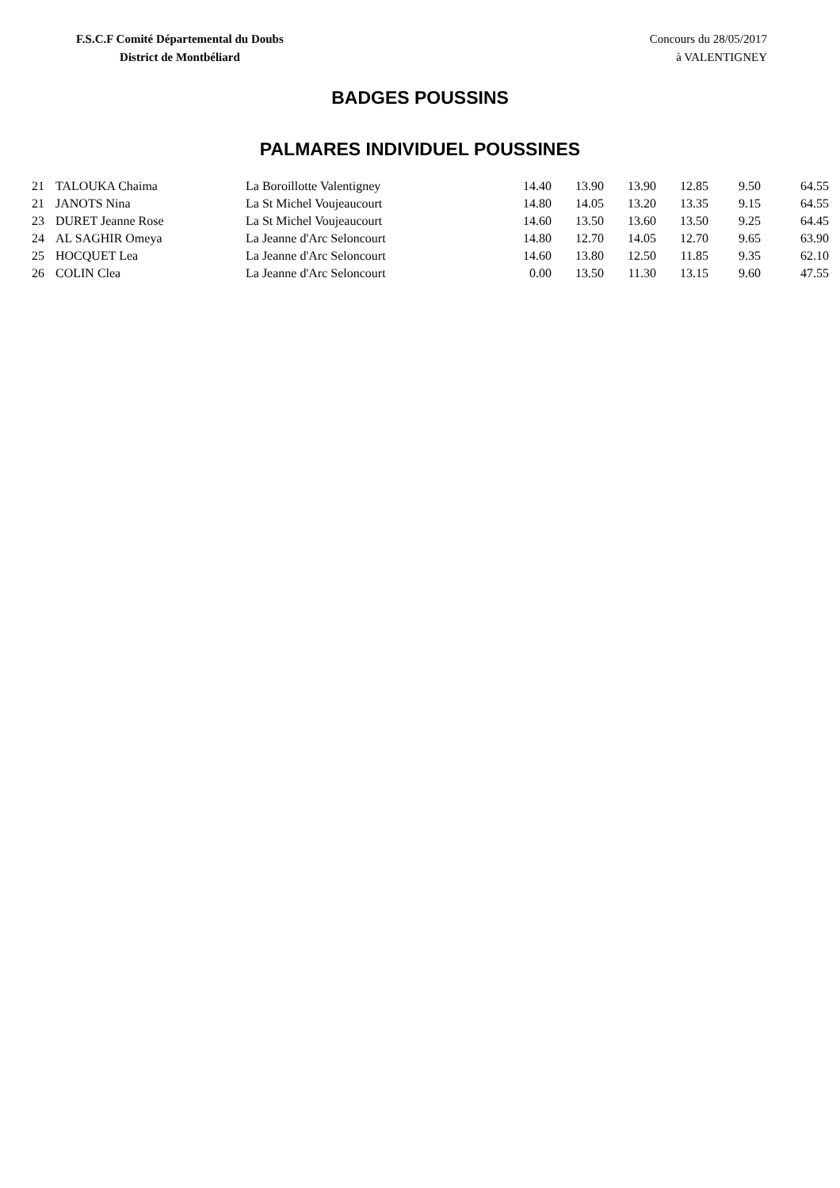F.S.C.F Comité Départemental du Doubs
District de Montbéliard
Concours du 28/05/2017
à VALENTIGNEY
BADGES POUSSINS
PALMARES INDIVIDUEL POUSSINES
| 21 | TALOUKA Chaima | La Boroillotte Valentigney | 14.40 | 13.90 | 13.90 | 12.85 | 9.50 | 64.55 |
| 21 | JANOTS Nina | La St Michel Voujeaucourt | 14.80 | 14.05 | 13.20 | 13.35 | 9.15 | 64.55 |
| 23 | DURET Jeanne Rose | La St Michel Voujeaucourt | 14.60 | 13.50 | 13.60 | 13.50 | 9.25 | 64.45 |
| 24 | AL SAGHIR Omeya | La Jeanne d'Arc Seloncourt | 14.80 | 12.70 | 14.05 | 12.70 | 9.65 | 63.90 |
| 25 | HOCQUET Lea | La Jeanne d'Arc Seloncourt | 14.60 | 13.80 | 12.50 | 11.85 | 9.35 | 62.10 |
| 26 | COLIN Clea | La Jeanne d'Arc Seloncourt | 0.00 | 13.50 | 11.30 | 13.15 | 9.60 | 47.55 |